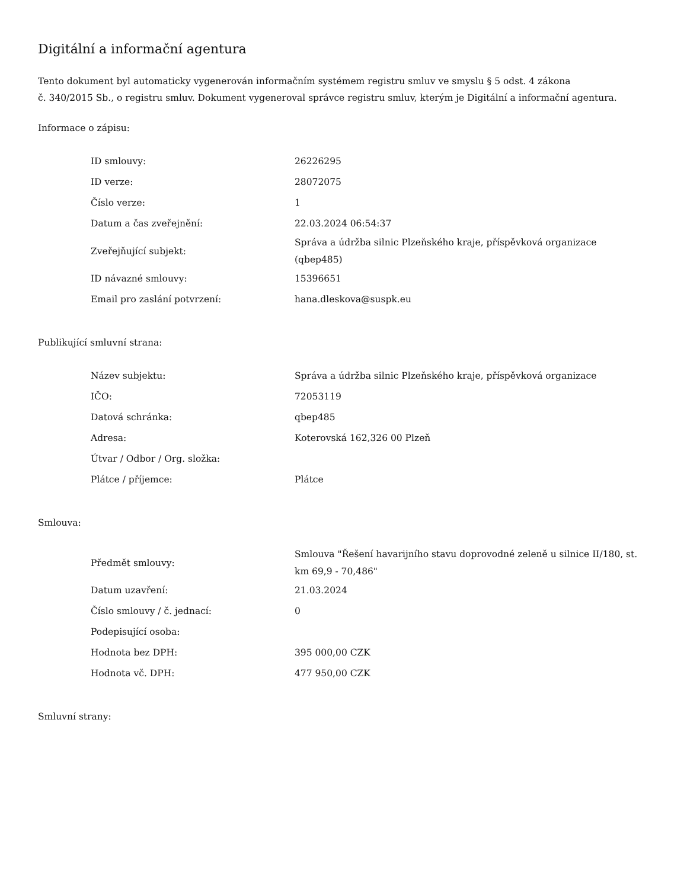Digitální a informační agentura
Tento dokument byl automaticky vygenerován informačním systémem registru smluv ve smyslu § 5 odst. 4 zákona
č. 340/2015 Sb., o registru smluv. Dokument vygeneroval správce registru smluv, kterým je Digitální a informační agentura.
Informace o zápisu:
| ID smlouvy: | 26226295 |
| ID verze: | 28072075 |
| Číslo verze: | 1 |
| Datum a čas zveřejnění: | 22.03.2024 06:54:37 |
| Zveřejňující subjekt: | Správa a údržba silnic Plzeňského kraje, příspěvková organizace (qbep485) |
| ID návazné smlouvy: | 15396651 |
| Email pro zaslání potvrzení: | hana.dleskova@suspk.eu |
Publikující smluvní strana:
| Název subjektu: | Správa a údržba silnic Plzeňského kraje, příspěvková organizace |
| IČO: | 72053119 |
| Datová schránka: | qbep485 |
| Adresa: | Koterovská 162,326 00 Plzeň |
| Útvar / Odbor / Org. složka: | |
| Plátce / příjemce: | Plátce |
Smlouva:
| Předmět smlouvy: | Smlouva "Řešení havarijního stavu doprovodné zeleně u silnice II/180, st. km 69,9 - 70,486" |
| Datum uzavření: | 21.03.2024 |
| Číslo smlouvy / č. jednací: | 0 |
| Podepisující osoba: | |
| Hodnota bez DPH: | 395 000,00 CZK |
| Hodnota vč. DPH: | 477 950,00 CZK |
Smluvní strany: